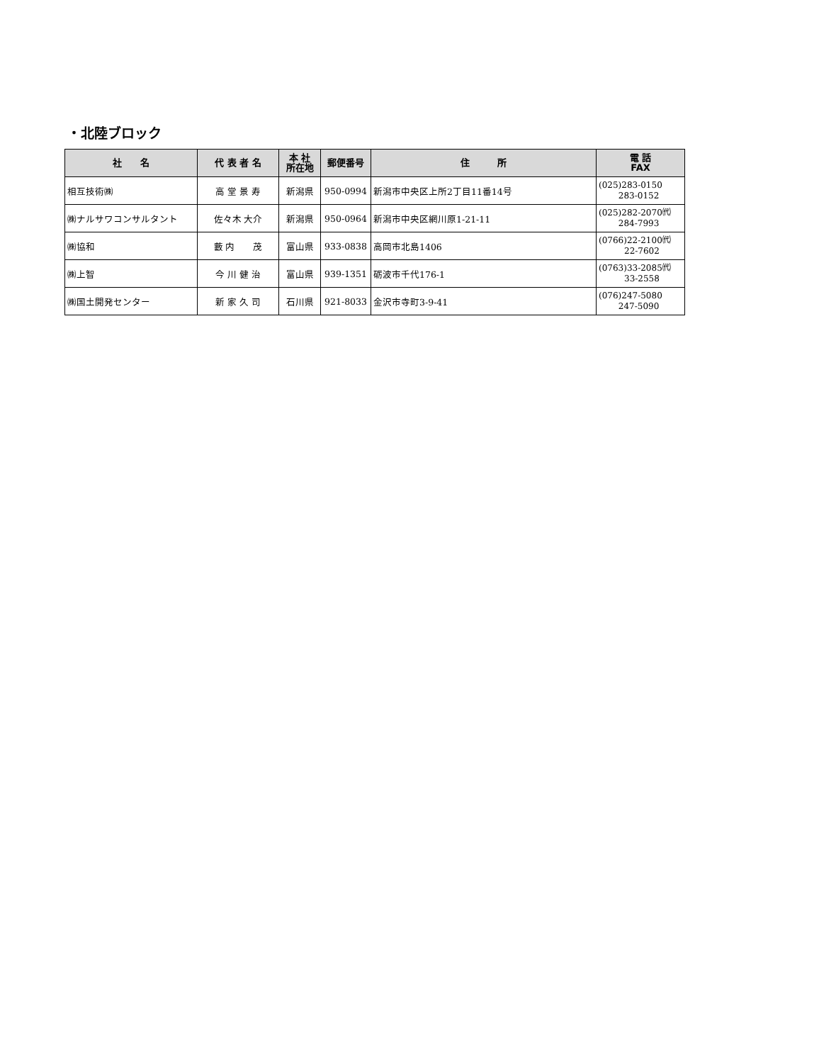・北陸ブロック
| 社 名 | 代 表 者 名 | 本 社 所在地 | 郵便番号 | 住 所 | 電 話 FAX |
| --- | --- | --- | --- | --- | --- |
| 相互技術㈱ | 高 堂 景 寿 | 新潟県 | 950-0994 | 新潟市中央区上所2丁目11番14号 | (025)283-0150 283-0152 |
| ㈱ナルサワコンサルタント | 佐々木 大介 | 新潟県 | 950-0964 | 新潟市中央区網川原1-21-11 | (025)282-2070㈹ 284-7993 |
| ㈱協和 | 藪 内 茂 | 富山県 | 933-0838 | 高岡市北島1406 | (0766)22-2100㈹ 22-7602 |
| ㈱上智 | 今 川 健 治 | 富山県 | 939-1351 | 砺波市千代176-1 | (0763)33-2085㈹ 33-2558 |
| ㈱国土開発センター | 新 家 久 司 | 石川県 | 921-8033 | 金沢市寺町3-9-41 | (076)247-5080 247-5090 |